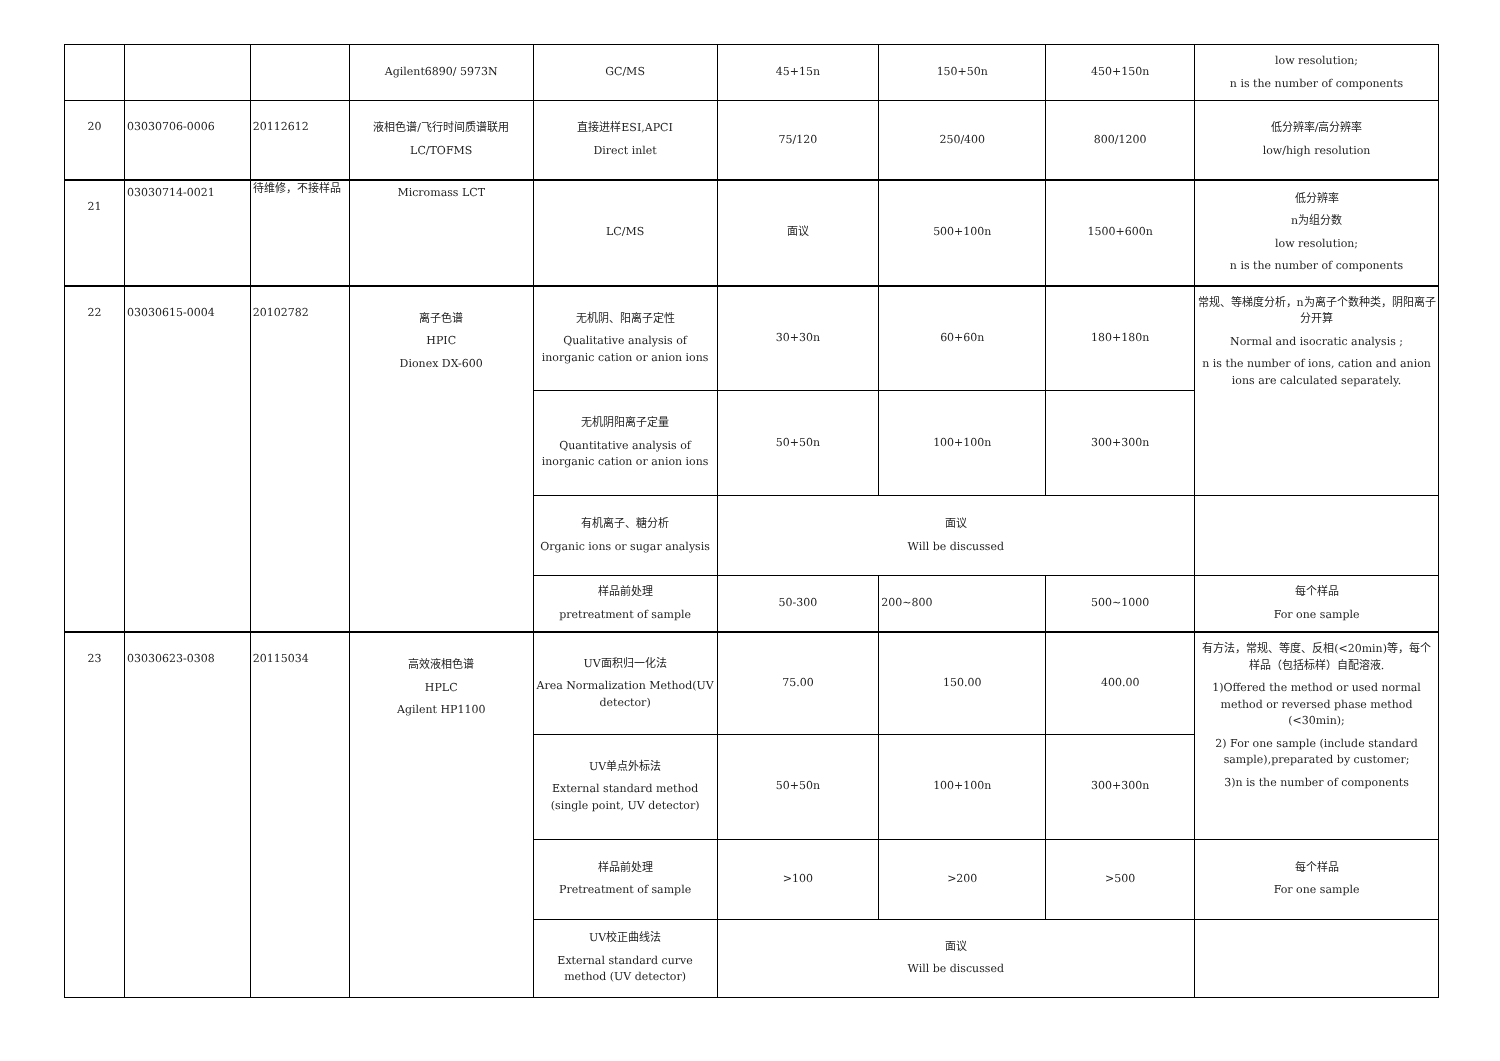| | | | Agilent6890/ 5973N | GC/MS | 45+15n | 150+50n | 450+150n | low resolution; n is the number of components |
| 20 | 03030706-0006 | 20112612 | 液相色谱/飞行时间质谱联用 LC/TOFMS | 直接进样ESI,APCI Direct inlet | 75/120 | 250/400 | 800/1200 | 低分辨率/高分辨率 low/high resolution |
| 21 | 03030714-0021 | 待维修，不接样品 | Micromass LCT | LC/MS | 面议 | 500+100n | 1500+600n | 低分辨率 n为组分数 low resolution; n is the number of components |
| 22 | 03030615-0004 | 20102782 | 离子色谱 HPIC Dionex DX-600 | 无机阴、阳离子定性 Qualitative analysis of inorganic cation or anion ions | 30+30n | 60+60n | 180+180n | 常规、等梯度分析，n为离子个数种类，阴阳离子分开算 Normal and isocratic analysis ; n is the number of ions, cation and anion ions are calculated separately. |
| | | | | 无机阴阳离子定量 Quantitative analysis of inorganic cation or anion ions | 50+50n | 100+100n | 300+300n | |
| | | | | 有机离子、糖分析 Organic ions or sugar analysis | 面议 Will be discussed | | | |
| | | | | 样品前处理 pretreatment of sample | 50-300 | 200~800 | 500~1000 | 每个样品 For one sample |
| 23 | 03030623-0308 | 20115034 | 高效液相色谱 HPLC Agilent HP1100 | UV面积归一化法 Area Normalization Method(UV detector) | 75.00 | 150.00 | 400.00 | 有方法，常规、等度、反相(<20min)等，每个样品（包括标样）自配溶液. 1)Offered the method or used normal method or reversed phase method (<30min); 2) For one sample (include standard sample),preparated by customer; 3)n is the number of components |
| | | | | UV单点外标法 External standard method (single point, UV detector) | 50+50n | 100+100n | 300+300n | |
| | | | | 样品前处理 Pretreatment of sample | >100 | >200 | >500 | 每个样品 For one sample |
| | | | | UV校正曲线法 External standard curve method (UV detector) | 面议 Will be discussed | | | |